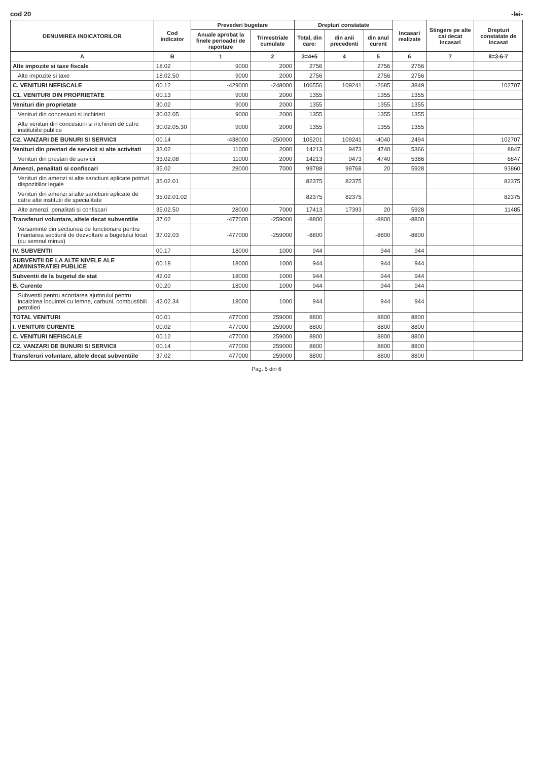cod 20 -lei-
| DENUMIREA INDICATORILOR | Cod indicator | Prevederi bugetare | | Drepturi constatate | | | Incasari realizate | Stingere pe alte cai decat incasari | Drepturi constatate de incasat |
| --- | --- | --- | --- | --- | --- | --- | --- | --- | --- |
| | | Anuale aprobat la finele perioadei de raportare | Trimestriale cumulate | Total, din care: | din anii precedenti | din anul curent | | | |
| A | B | 1 | 2 | 3=4+5 | 4 | 5 | 6 | 7 | 8=3-6-7 |
| Alte impozite si taxe fiscale | 18.02 | 9000 | 2000 | 2756 | | 2756 | 2756 | | |
| Alte impozite si taxe | 18.02.50 | 9000 | 2000 | 2756 | | 2756 | 2756 | | |
| C. VENITURI NEFISCALE | 00.12 | -429000 | -248000 | 106556 | 109241 | -2685 | 3849 | | 102707 |
| C1. VENITURI DIN PROPRIETATE | 00.13 | 9000 | 2000 | 1355 | | 1355 | 1355 | | |
| Venituri din proprietate | 30.02 | 9000 | 2000 | 1355 | | 1355 | 1355 | | |
| Venituri din concesiuni si inchirieri | 30.02.05 | 9000 | 2000 | 1355 | | 1355 | 1355 | | |
| Alte venituri din concesiuni si inchirieri de catre institutiile publice | 30.02.05.30 | 9000 | 2000 | 1355 | | 1355 | 1355 | | |
| C2. VANZARI DE BUNURI SI SERVICII | 00.14 | -438000 | -250000 | 105201 | 109241 | -4040 | 2494 | | 102707 |
| Venituri din prestari de servicii si alte activitati | 33.02 | 11000 | 2000 | 14213 | 9473 | 4740 | 5366 | | 8847 |
| Venituri din prestari de servicii | 33.02.08 | 11000 | 2000 | 14213 | 9473 | 4740 | 5366 | | 8847 |
| Amenzi, penalitati si confiscari | 35.02 | 28000 | 7000 | 99788 | 99768 | 20 | 5928 | | 93860 |
| Venituri din amenzi si alte sanctiuni aplicate potrivit dispozitiilor legale | 35.02.01 | | | 82375 | 82375 | | | | 82375 |
| Venituri din amenzi si alte sanctiuni aplicate de catre alte institutii de specialitate | 35.02.01.02 | | | 82375 | 82375 | | | | 82375 |
| Alte amenzi, penalitati si confiscari | 35.02.50 | 28000 | 7000 | 17413 | 17393 | 20 | 5928 | | 11485 |
| Transferuri voluntare, altele decat subventiile | 37.02 | -477000 | -259000 | -8800 | | -8800 | -8800 | | |
| Varsaminte din sectiunea de functionare pentru finantarea sectiunii de dezvoltare a bugetului local (cu semnul minus) | 37.02.03 | -477000 | -259000 | -8800 | | -8800 | -8800 | | |
| IV. SUBVENTII | 00.17 | 18000 | 1000 | 944 | | 944 | 944 | | |
| SUBVENTII DE LA ALTE NIVELE ALE ADMINISTRATIEI PUBLICE | 00.18 | 18000 | 1000 | 944 | | 944 | 944 | | |
| Subventii de la bugetul de stat | 42.02 | 18000 | 1000 | 944 | | 944 | 944 | | |
| B. Curente | 00.20 | 18000 | 1000 | 944 | | 944 | 944 | | |
| Subventii pentru acordarea ajutorului pentru incalzirea locuintei cu lemne, carbuni, combustibili petrolieri | 42.02.34 | 18000 | 1000 | 944 | | 944 | 944 | | |
| TOTAL VENITURI | 00.01 | 477000 | 259000 | 8800 | | 8800 | 8800 | | |
| I. VENITURI CURENTE | 00.02 | 477000 | 259000 | 8800 | | 8800 | 8800 | | |
| C. VENITURI NEFISCALE | 00.12 | 477000 | 259000 | 8800 | | 8800 | 8800 | | |
| C2. VANZARI DE BUNURI SI SERVICII | 00.14 | 477000 | 259000 | 8800 | | 8800 | 8800 | | |
| Transferuri voluntare, altele decat subventiile | 37.02 | 477000 | 259000 | 8800 | | 8800 | 8800 | | |
Pag. 5 din 6